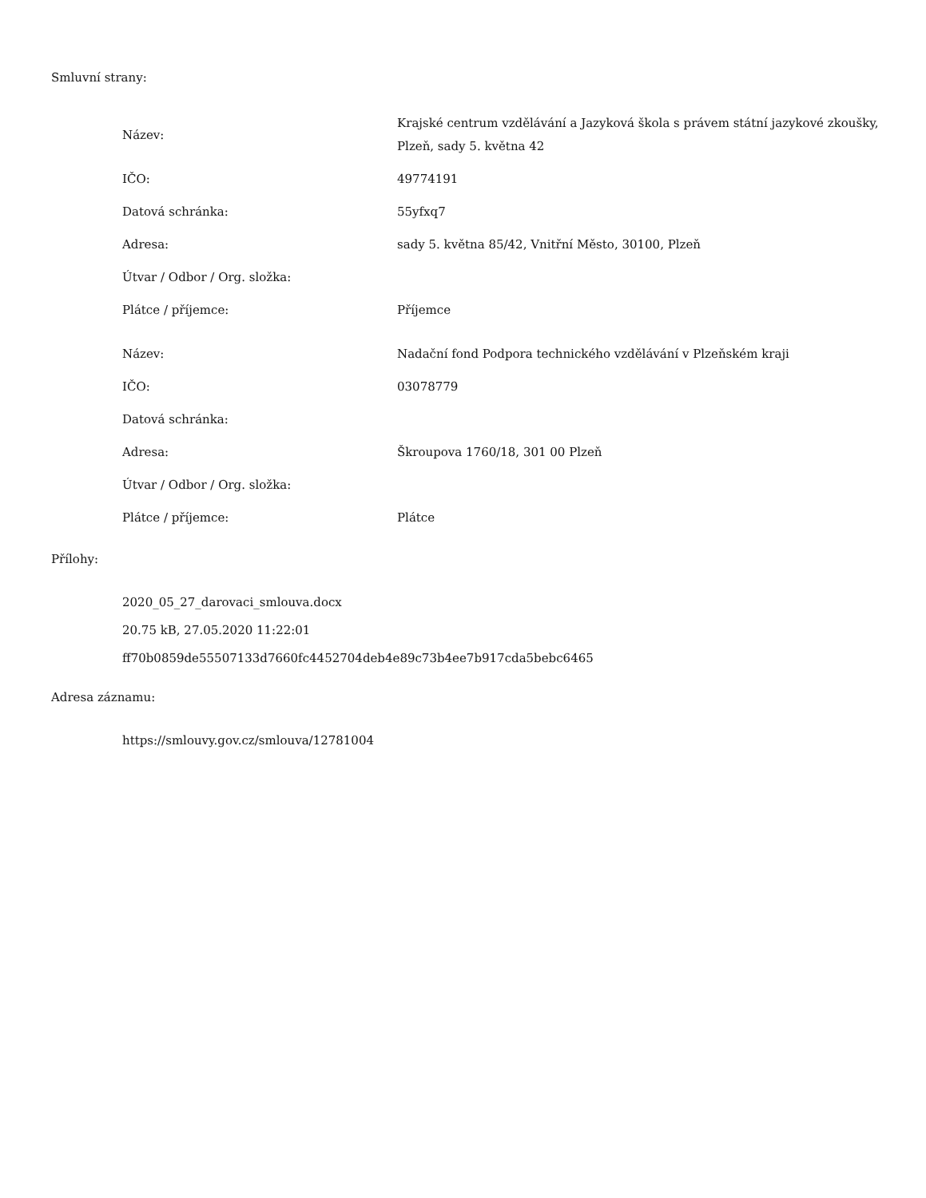Smluvní strany:
| Název: | Krajské centrum vzdělávání a Jazyková škola s právem státní jazykové zkoušky, Plzeň, sady 5. května 42 |
| IČO: | 49774191 |
| Datová schránka: | 55yfxq7 |
| Adresa: | sady 5. května 85/42, Vnitřní Město, 30100, Plzeň |
| Útvar / Odbor / Org. složka: | |
| Plátce / příjemce: | Příjemce |
| Název: | Nadační fond Podpora technického vzdělávání v Plzeňském kraji |
| IČO: | 03078779 |
| Datová schránka: | |
| Adresa: | Škroupova 1760/18, 301 00 Plzeň |
| Útvar / Odbor / Org. složka: | |
| Plátce / příjemce: | Plátce |
Přílohy:
2020_05_27_darovaci_smlouva.docx
20.75 kB, 27.05.2020 11:22:01
ff70b0859de55507133d7660fc4452704deb4e89c73b4ee7b917cda5bebc6465
Adresa záznamu:
https://smlouvy.gov.cz/smlouva/12781004